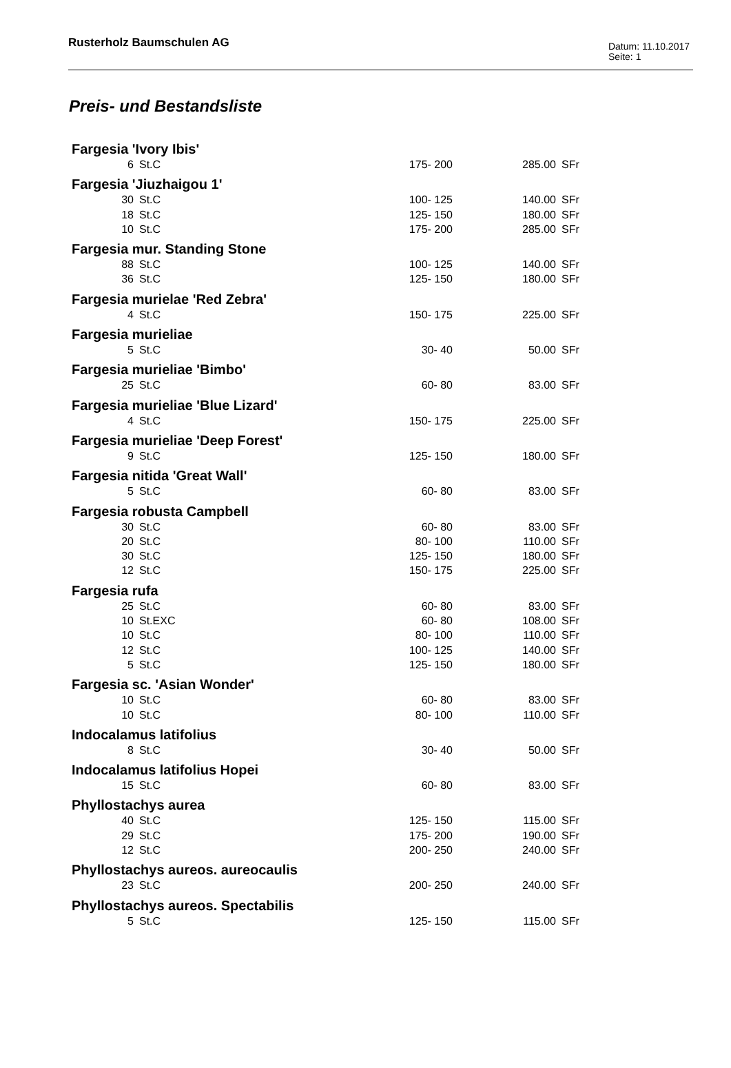Rusterholz Baumschulen AG
Datum: 11.10.2017
Seite: 1
Preis- und Bestandsliste
| Fargesia 'Ivory Ibis' | | | | |
| 6 | St.C | 175- 200 | 285.00 | SFr |
| Fargesia 'Jiuzhaigou 1' | | | | |
| 30 | St.C | 100- 125 | 140.00 | SFr |
| 18 | St.C | 125- 150 | 180.00 | SFr |
| 10 | St.C | 175- 200 | 285.00 | SFr |
| Fargesia mur. Standing Stone | | | | |
| 88 | St.C | 100- 125 | 140.00 | SFr |
| 36 | St.C | 125- 150 | 180.00 | SFr |
| Fargesia murielae 'Red Zebra' | | | | |
| 4 | St.C | 150- 175 | 225.00 | SFr |
| Fargesia murieliae | | | | |
| 5 | St.C | 30- 40 | 50.00 | SFr |
| Fargesia murieliae 'Bimbo' | | | | |
| 25 | St.C | 60- 80 | 83.00 | SFr |
| Fargesia murieliae 'Blue Lizard' | | | | |
| 4 | St.C | 150- 175 | 225.00 | SFr |
| Fargesia murieliae 'Deep Forest' | | | | |
| 9 | St.C | 125- 150 | 180.00 | SFr |
| Fargesia nitida 'Great Wall' | | | | |
| 5 | St.C | 60- 80 | 83.00 | SFr |
| Fargesia robusta Campbell | | | | |
| 30 | St.C | 60- 80 | 83.00 | SFr |
| 20 | St.C | 80- 100 | 110.00 | SFr |
| 30 | St.C | 125- 150 | 180.00 | SFr |
| 12 | St.C | 150- 175 | 225.00 | SFr |
| Fargesia rufa | | | | |
| 25 | St.C | 60- 80 | 83.00 | SFr |
| 10 | St.EXC | 60- 80 | 108.00 | SFr |
| 10 | St.C | 80- 100 | 110.00 | SFr |
| 12 | St.C | 100- 125 | 140.00 | SFr |
| 5 | St.C | 125- 150 | 180.00 | SFr |
| Fargesia sc. 'Asian Wonder' | | | | |
| 10 | St.C | 60- 80 | 83.00 | SFr |
| 10 | St.C | 80- 100 | 110.00 | SFr |
| Indocalamus latifolius | | | | |
| 8 | St.C | 30- 40 | 50.00 | SFr |
| Indocalamus latifolius Hopei | | | | |
| 15 | St.C | 60- 80 | 83.00 | SFr |
| Phyllostachys aurea | | | | |
| 40 | St.C | 125- 150 | 115.00 | SFr |
| 29 | St.C | 175- 200 | 190.00 | SFr |
| 12 | St.C | 200- 250 | 240.00 | SFr |
| Phyllostachys aureos. aureocaulis | | | | |
| 23 | St.C | 200- 250 | 240.00 | SFr |
| Phyllostachys aureos. Spectabilis | | | | |
| 5 | St.C | 125- 150 | 115.00 | SFr |